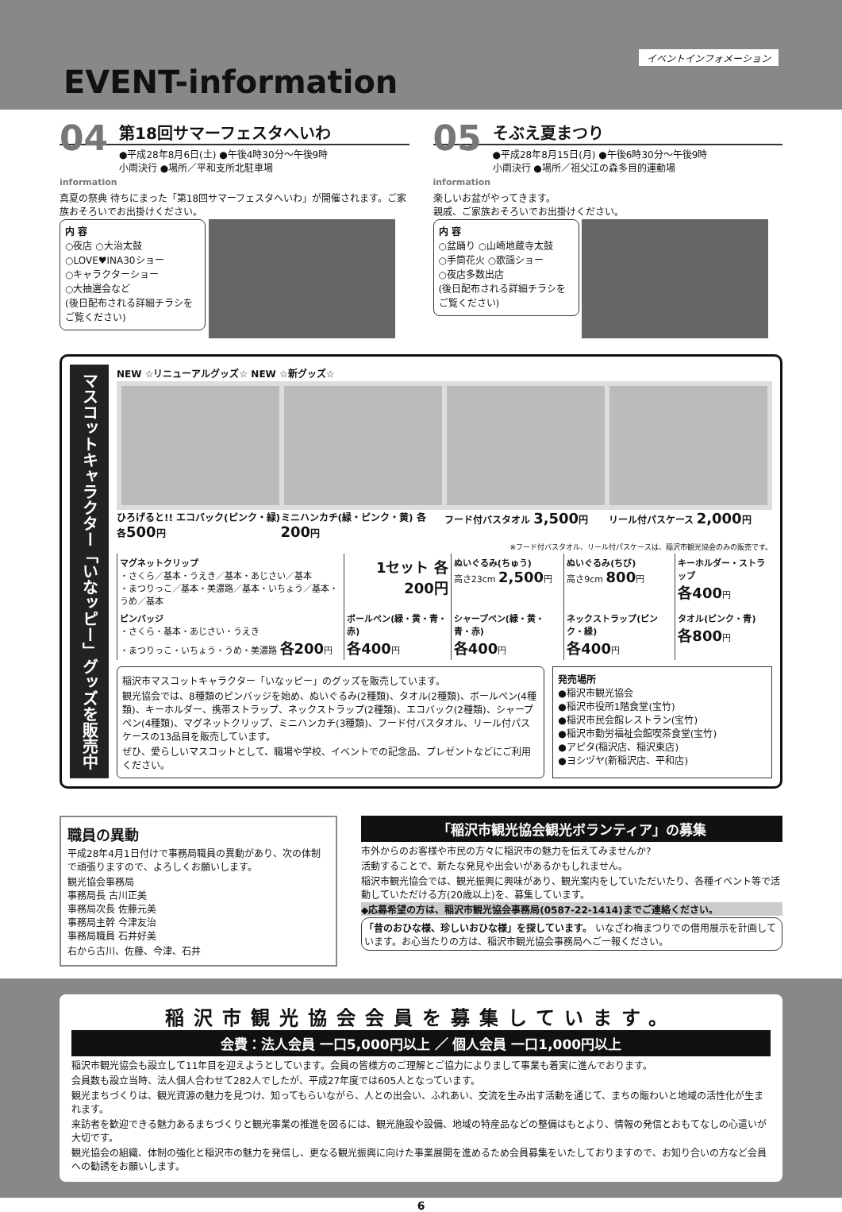イベントインフォメーション
EVENT-information
04
information
第18回サマーフェスタへいわ
●平成28年8月6日(土) ●午後4時30分～午後9時
小雨決行 ●場所／平和支所北駐車場
真夏の祭典 待ちにまった「第18回サマーフェスタへいわ」が開催されます。ご家族おそろいでお出掛けください。
内 容
○夜店 ○大治太鼓
○LOVE♥INA30ショー
○キャラクターショー
○大抽選会など
(後日配布される詳細チラシをご覧ください)
05
information
そぶえ夏まつり
●平成28年8月15日(月) ●午後6時30分～午後9時
小雨決行 ●場所／祖父江の森多目的運動場
楽しいお盆がやってきます。
親戚、ご家族おそろいでお出掛けください。
内 容
○盆踊り ○山崎地蔵寺太鼓
○手筒花火 ○歌謡ショー
○夜店多数出店
(後日配布される詳細チラシをご覧ください)
マスコットキャラクター「いなッピー」グッズを販売中
NEW ☆リニューアルグッズ☆ NEW ☆新グッズ☆
ひろげると!! エコバック(ピンク・緑) 各500円
ミニハンカチ(緑・ピンク・黄) 各200円
フード付バスタオル 3,500円 リール付パスケース 2,000円
※フード付バスタオル、リール付パスケースは、稲沢市観光協会のみの販売です。
| マグネットクリップ ・さくら／基本・うえき／基本・あじさい／基本 ・まつりっこ／基本・美濃路／基本・いちょう／基本・うめ／基本 | 1セット 各200円 | ぬいぐるみ(ちゅう) 高さ23cm 2,500 円 | ぬいぐるみ(ちび) 高さ9cm 800 円 | キーホルダー・ストラップ 各400 円 |
| ピンバッジ ・さくら・基本・あじさい・うえき ・まつりっこ・いちょう・うめ・美濃路 各200 円 | ボールペン(緑・黄・青・赤) 各400 円 | シャープペン(緑・黄・青・赤) 各400 円 | ネックストラップ(ピンク・緑) 各400 円 | タオル(ピンク・青) 各800 円 |
稲沢市マスコットキャラクター「いなッピー」のグッズを販売しています。
観光協会では、8種類のピンバッジを始め、ぬいぐるみ(2種類)、タオル(2種類)、ボールペン(4種類)、キーホルダー、携帯ストラップ、ネックストラップ(2種類)、エコバック(2種類)、シャープペン(4種類)、マグネットクリップ、ミニハンカチ(3種類)、フード付バスタオル、リール付パスケースの13品目を販売しています。
ぜひ、愛らしいマスコットとして、職場や学校、イベントでの記念品、プレゼントなどにご利用ください。
発売場所
●稲沢市観光協会
●稲沢市役所1階食堂(宝竹)
●稲沢市民会館レストラン(宝竹)
●稲沢市勤労福祉会館喫茶食堂(宝竹)
●アピタ(稲沢店、稲沢東店)
●ヨシヅヤ(新稲沢店、平和店)
職員の異動
平成28年4月1日付けで事務局職員の異動があり、次の体制で頑張りますので、よろしくお願いします。
観光協会事務局
事務局長 古川正美
事務局次長 佐藤元美
事務局主幹 今津友治
事務局職員 石井好美
右から古川、佐藤、今津、石井
「稲沢市観光協会観光ボランティア」の募集
市外からのお客様や市民の方々に稲沢市の魅力を伝えてみませんか?
活動することで、新たな発見や出会いがあるかもしれません。
稲沢市観光協会では、観光振興に興味があり、観光案内をしていただいたり、各種イベント等で活動していただける方(20歳以上)を、募集しています。
◆応募希望の方は、稲沢市観光協会事務局(0587-22-1414)までご連絡ください。
「昔のおひな様、珍しいおひな様」を探しています。 いなざわ梅まつりでの借用展示を計画しています。お心当たりの方は、稲沢市観光協会事務局へご一報ください。
稲沢市観光協会会員を募集しています。
会費：法人会員 一口5,000円以上 ／ 個人会員 一口1,000円以上
稲沢市観光協会も設立して11年目を迎えようとしています。会員の皆様方のご理解とご協力によりまして事業も着実に進んでおります。
会員数も設立当時、法人個人合わせて282人でしたが、平成27年度では605人となっています。
観光まちづくりは、観光資源の魅力を見つけ、知ってもらいながら、人との出会い、ふれあい、交流を生み出す活動を通じて、まちの賑わいと地域の活性化が生まれます。
来訪者を歓迎できる魅力あるまちづくりと観光事業の推進を図るには、観光施設や設備、地域の特産品などの整備はもとより、情報の発信とおもてなしの心遣いが大切です。
観光協会の組織、体制の強化と稲沢市の魅力を発信し、更なる観光振興に向けた事業展開を進めるため会員募集をいたしておりますので、お知り合いの方など会員への勧誘をお願いします。
6